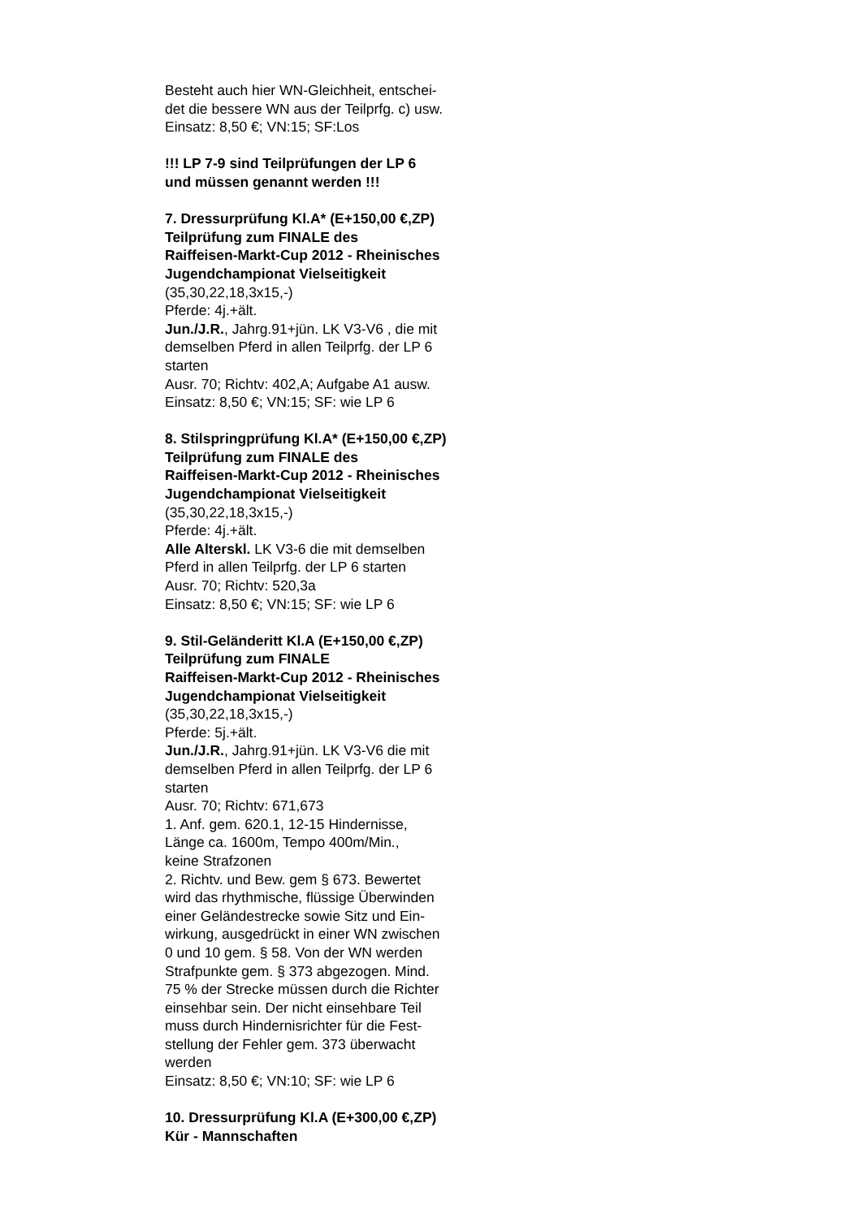Besteht auch hier WN-Gleichheit, entschei-
det die bessere WN aus der Teilprfg. c) usw.
Einsatz: 8,50 €; VN:15; SF:Los
!!! LP 7-9 sind Teilprüfungen der LP 6
und müssen genannt werden !!!
7. Dressurprüfung Kl.A* (E+150,00 €,ZP)
Teilprüfung zum FINALE des
Raiffeisen-Markt-Cup 2012 - Rheinisches
Jugendchampionat Vielseitigkeit
(35,30,22,18,3x15,-)
Pferde: 4j.+ält.
Jun./J.R., Jahrg.91+jün. LK V3-V6 , die mit
demselben Pferd in allen Teilprfg. der LP 6
starten
Ausr. 70; Richtv: 402,A; Aufgabe A1 ausw.
Einsatz: 8,50 €; VN:15; SF: wie LP 6
8. Stilspringprüfung Kl.A* (E+150,00 €,ZP)
Teilprüfung zum FINALE des
Raiffeisen-Markt-Cup 2012 - Rheinisches
Jugendchampionat Vielseitigkeit
(35,30,22,18,3x15,-)
Pferde: 4j.+ält.
Alle Alterskl. LK V3-6 die mit demselben
Pferd in allen Teilprfg. der LP 6 starten
Ausr. 70; Richtv: 520,3a
Einsatz: 8,50 €; VN:15; SF: wie LP 6
9. Stil-Geländeritt Kl.A (E+150,00 €,ZP)
Teilprüfung zum FINALE
Raiffeisen-Markt-Cup 2012 - Rheinisches
Jugendchampionat Vielseitigkeit
(35,30,22,18,3x15,-)
Pferde: 5j.+ält.
Jun./J.R., Jahrg.91+jün. LK V3-V6 die mit
demselben Pferd in allen Teilprfg. der LP 6
starten
Ausr. 70; Richtv: 671,673
1. Anf. gem. 620.1, 12-15 Hindernisse,
Länge ca. 1600m, Tempo 400m/Min.,
keine Strafzonen
2. Richtv. und Bew. gem § 673. Bewertet
wird das rhythmische, flüssige Überwinden
einer Geländestrecke sowie Sitz und Ein-
wirkung, ausgedrückt in einer WN zwischen
0 und 10 gem. § 58. Von der WN werden
Strafpunkte gem. § 373 abgezogen. Mind.
75 % der Strecke müssen durch die Richter
einsehbar sein. Der nicht einsehbare Teil
muss durch Hindernisrichter für die Fest-
stellung der Fehler gem. 373 überwacht
werden
Einsatz: 8,50 €; VN:10; SF: wie LP 6
10. Dressurprüfung Kl.A (E+300,00 €,ZP)
Kür - Mannschaften